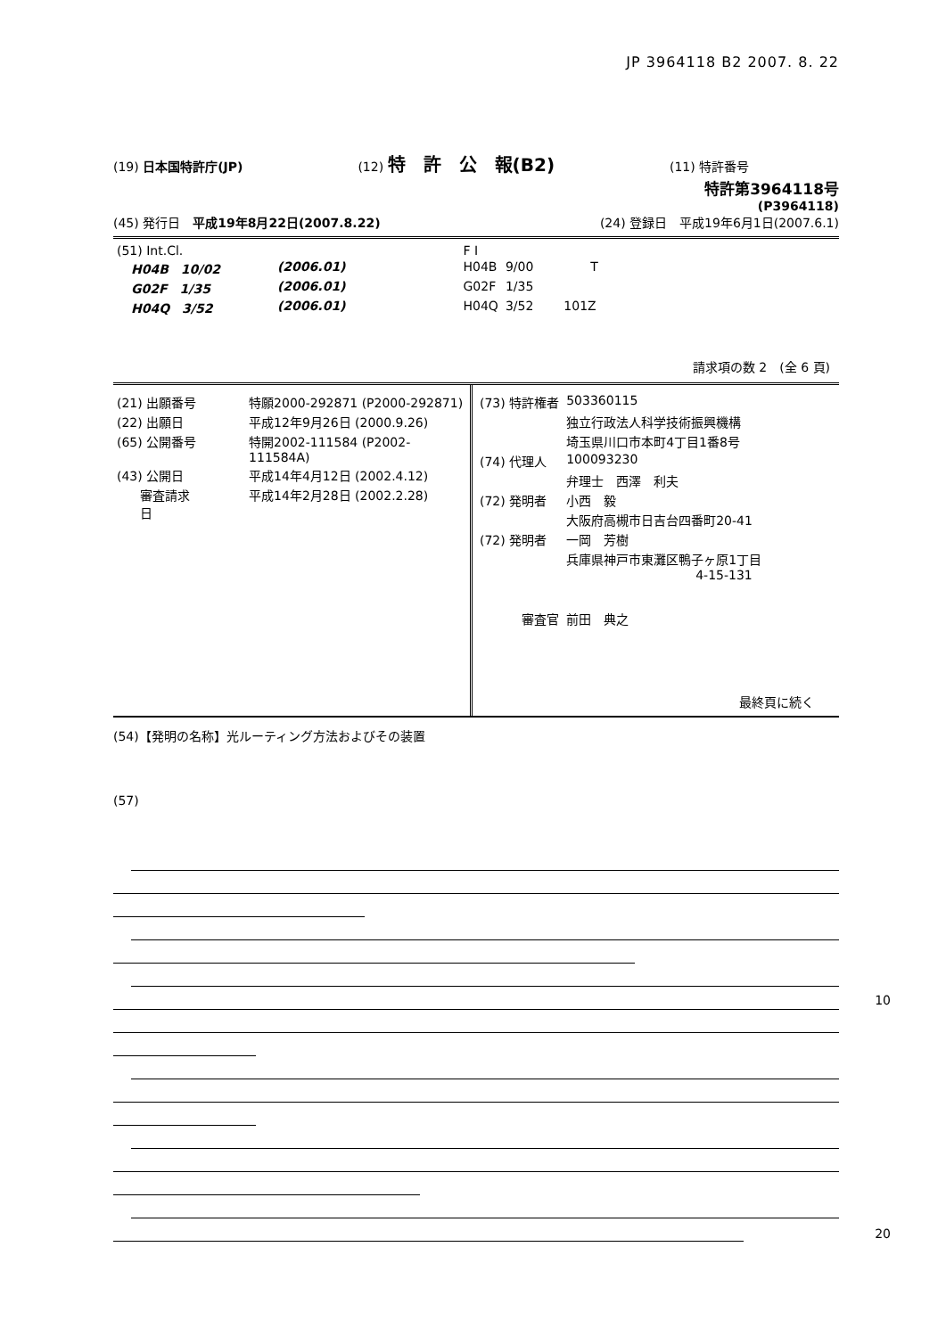JP 3964118 B2 2007. 8. 22
(19) 日本国特許庁(JP) (12) 特　許　公　報(B2) (11) 特許番号
特許第3964118号
(P3964118)
(45) 発行日　平成19年8月22日(2007.8.22) (24) 登録日　平成19年6月1日(2007.6.1)
| (51) Int.Cl. | | | F I | | |
| H04B 10/02 | (2006.01) | | H04B | 9/00 | T |
| G02F 1/35 | (2006.01) | | G02F | 1/35 | |
| H04Q 3/52 | (2006.01) | | H04Q | 3/52 | 101Z |
請求項の数 2　(全 6 頁)
| (21) 出願番号 | 特願2000-292871 (P2000-292871) |
| (22) 出願日 | 平成12年9月26日 (2000.9.26) |
| (65) 公開番号 | 特開2002-111584 (P2002-111584A) |
| (43) 公開日 | 平成14年4月12日 (2002.4.12) |
| 審査請求日 | 平成14年2月28日 (2002.2.28) |
| (73) 特許権者 | 503360115 |
| | 独立行政法人科学技術振興機構 |
| | 埼玉県川口市本町4丁目1番8号 |
| (74) 代理人 | 100093230 |
| | 弁理士 西澤 利夫 |
| (72) 発明者 | 小西 毅 |
| | 大阪府高槻市日吉台四番町20-41 |
| (72) 発明者 | 一岡 芳樹 |
| | 兵庫県神戸市東灘区鴨子ヶ原1丁目 4-15-131 |
| 審査官 | 前田 典之 |
最終頁に続く
(54)【発明の名称】光ルーティング方法およびその装置
(57)
10
20